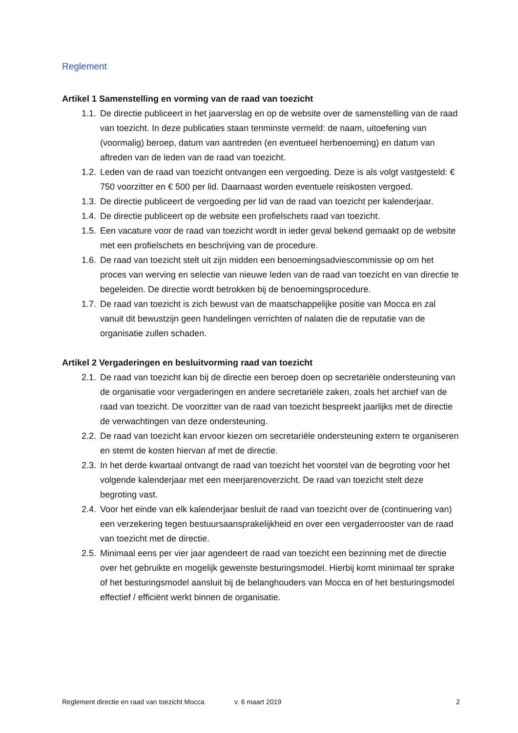Reglement
Artikel 1 Samenstelling en vorming van de raad van toezicht
1.1. De directie publiceert in het jaarverslag en op de website over de samenstelling van de raad van toezicht. In deze publicaties staan tenminste vermeld: de naam, uitoefening van (voormalig) beroep, datum van aantreden (en eventueel herbenoeming) en datum van aftreden van de leden van de raad van toezicht.
1.2. Leden van de raad van toezicht ontvangen een vergoeding. Deze is als volgt vastgesteld: € 750 voorzitter en € 500 per lid. Daarnaast worden eventuele reiskosten vergoed.
1.3. De directie publiceert de vergoeding per lid van de raad van toezicht per kalenderjaar.
1.4. De directie publiceert op de website een profielschets raad van toezicht.
1.5. Een vacature voor de raad van toezicht wordt in ieder geval bekend gemaakt op de website met een profielschets en beschrijving van de procedure.
1.6. De raad van toezicht stelt uit zijn midden een benoemingsadviescommissie op om het proces van werving en selectie van nieuwe leden van de raad van toezicht en van directie te begeleiden. De directie wordt betrokken bij de benoemingsprocedure.
1.7. De raad van toezicht is zich bewust van de maatschappelijke positie van Mocca en zal vanuit dit bewustzijn geen handelingen verrichten of nalaten die de reputatie van de organisatie zullen schaden.
Artikel 2 Vergaderingen en besluitvorming raad van toezicht
2.1. De raad van toezicht kan bij de directie een beroep doen op secretariële ondersteuning van de organisatie voor vergaderingen en andere secretariële zaken, zoals het archief van de raad van toezicht. De voorzitter van de raad van toezicht bespreekt jaarlijks met de directie de verwachtingen van deze ondersteuning.
2.2. De raad van toezicht kan ervoor kiezen om secretariële ondersteuning extern te organiseren en stemt de kosten hiervan af met de directie.
2.3. In het derde kwartaal ontvangt de raad van toezicht het voorstel van de begroting voor het volgende kalenderjaar met een meerjarenoverzicht. De raad van toezicht stelt deze begroting vast.
2.4. Voor het einde van elk kalenderjaar besluit de raad van toezicht over de (continuering van) een verzekering tegen bestuursaansprakelijkheid en over een vergaderrooster van de raad van toezicht met de directie.
2.5. Minimaal eens per vier jaar agendeert de raad van toezicht een bezinning met de directie over het gebruikte en mogelijk gewenste besturingsmodel. Hierbij komt minimaal ter sprake of het besturingsmodel aansluit bij de belanghouders van Mocca en of het besturingsmodel effectief / efficiënt werkt binnen de organisatie.
Reglement directie en raad van toezicht Mocca v. 6 maart 2019 2